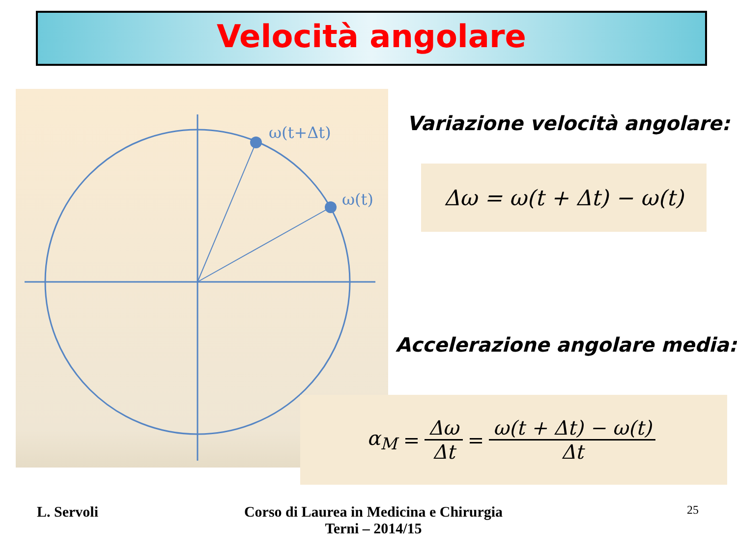Velocità angolare
ω(t+Δt)
ω(t)
Variazione velocità angolare:
Δω = ω(t + Δt) − ω(t)
Accelerazione angolare media:
α<sub>M</sub> = Δω Δt = ω(t + Δt) − ω(t) Δt
L. Servoli
Corso di Laurea in Medicina e Chirurgia
Terni – 2014/15
25